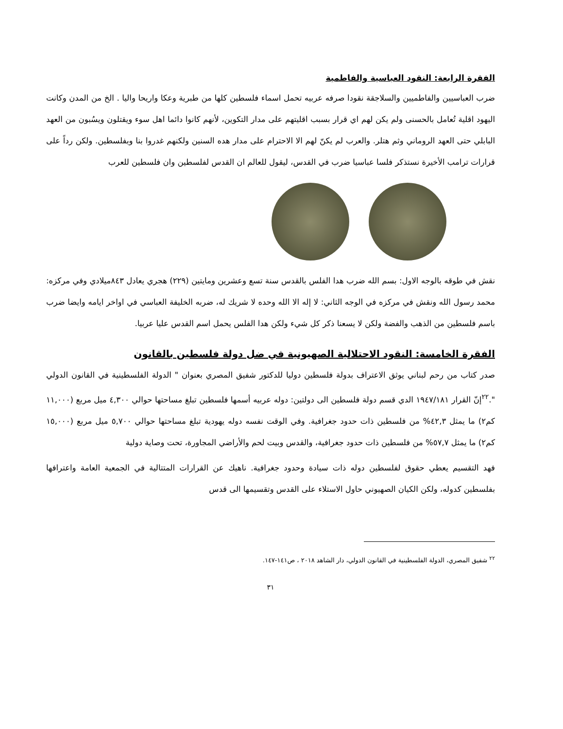الفقرة الرابعة: النقود العباسية والفاطمية
ضرب العباسيين والفاطميين والسلاجقة نقودا صرفه عربيه تحمل اسماء فلسطين كلها من طبرية وعكا واريحا واليا . الخ من المدن وكانت اليهود اقلية تُعامل بالحسنى ولم يكن لهم اي قرار بسبب اقليتهم على مدار التكوين، لأنهم كانوا دائما اهل سوء ويقتلون ويسُبون من العهد البابلي حتى العهد الروماني وثم هتلر. والعرب لم يكنّ لهم الا الاحترام على مدار هده السنين ولكنهم غدروا بنا وبفلسطين. ولكن رداً على قرارات ترامب الأخيرة نستذكر فلسا عباسيا ضرب في القدس، ليقول للعالم ان القدس لفلسطين وان فلسطين للعرب
نقش في طوقه بالوجه الاول: بسم الله ضرب هدا الفلس بالقدس سنة تسع وعشرين ومايتين (٢٢٩) هجري يعادل ٨٤٣ميلادي وفي مركزه: محمد رسول الله ونقش في مركزه في الوجه الثاني: لا إله الا الله وحده لا شريك له، ضربه الخليفة العباسي في اواخر ايامه وايضا ضرب باسم فلسطين من الذهب والفضة ولكن لا يسعنا ذكر كل شيء ولكن هدا الفلس يحمل اسم القدس عليا عربيا.
الفقرة الخامسة: النقود الاحتلالية الصهيونية في ضل دولة فلسطين بالقانون
صدر كتاب من رحم لبناني يوثق الاعتراف بدولة فلسطين دوليا للدكتور شفيق المصري بعنوان " الدولة الفلسطينية في القانون الدولي ".<sup>٢٢</sup>إنّ القرار ١٩٤٧/١٨١ الدي قسم دولة فلسطين الى دولتين: دوله عربيه أسمها فلسطين تبلغ مساحتها حوالي ٤,٣٠٠ ميل مربع (١١,٠٠٠ كم٢) ما يمثل ٤٢,٣% من فلسطين ذات حدود جغرافية. وفي الوقت نفسه دوله يهودية تبلغ مساحتها حوالي ٥,٧٠٠ ميل مربع (١٥,٠٠٠ كم٢) ما يمثل ٥٧,٧% من فلسطين ذات حدود جغرافية، والقدس وبيت لحم والأراضي المجاورة، تحت وصاية دولية
فهد التقسيم يعطي حقوق لفلسطين دوله ذات سيادة وحدود جغرافية. ناهيك عن القرارات المتتالية في الجمعية العامة واعترافها بفلسطين كدوله، ولكن الكيان الصهيوني حاول الاستلاء على القدس وتقسيمها الى قدس
<sup>٢٢</sup> شفيق المصري، الدولة الفلسطينية في القانون الدولي، دار الشاهد ٢٠١٨ ، ص١٤١-١٤٧.
٣١